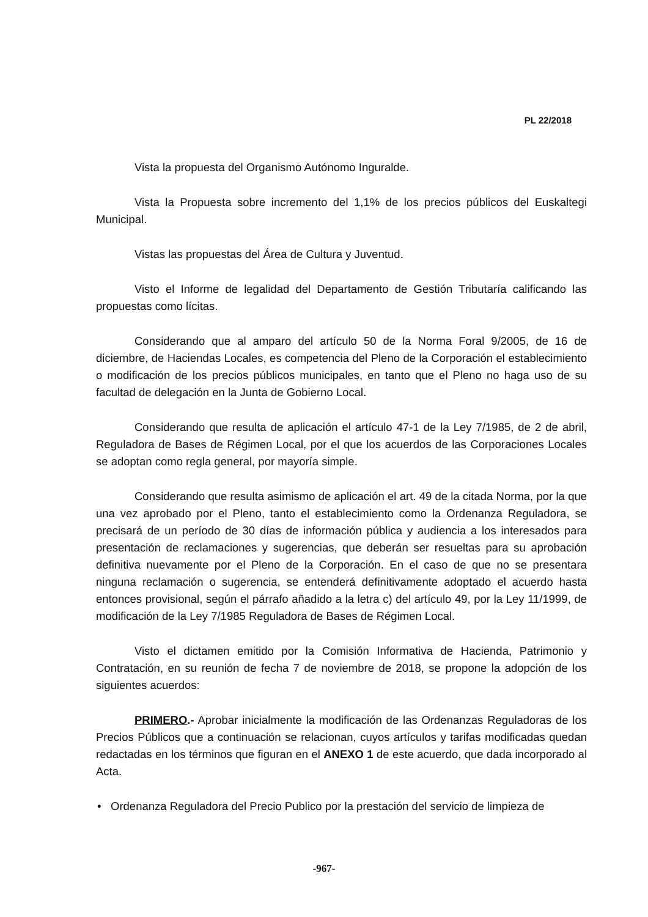PL 22/2018
Vista la propuesta del Organismo Autónomo Inguralde.
Vista la Propuesta sobre incremento del 1,1% de los precios públicos del Euskaltegi Municipal.
Vistas las propuestas del Área de Cultura y Juventud.
Visto el Informe de legalidad del Departamento de Gestión Tributaría calificando las propuestas como lícitas.
Considerando que al amparo del artículo 50 de la Norma Foral 9/2005, de 16 de diciembre, de Haciendas Locales, es competencia del Pleno de la Corporación el establecimiento o modificación de los precios públicos municipales, en tanto que el Pleno no haga uso de su facultad de delegación en la Junta de Gobierno Local.
Considerando que resulta de aplicación el artículo 47-1 de la Ley 7/1985, de 2 de abril, Reguladora de Bases de Régimen Local, por el que los acuerdos de las Corporaciones Locales se adoptan como regla general, por mayoría simple.
Considerando que resulta asimismo de aplicación el art. 49 de la citada Norma, por la que una vez aprobado por el Pleno, tanto el establecimiento como la Ordenanza Reguladora, se precisará de un período de 30 días de información pública y audiencia a los interesados para presentación de reclamaciones y sugerencias, que deberán ser resueltas para su aprobación definitiva nuevamente por el Pleno de la Corporación. En el caso de que no se presentara ninguna reclamación o sugerencia, se entenderá definitivamente adoptado el acuerdo hasta entonces provisional, según el párrafo añadido a la letra c) del artículo 49, por la Ley 11/1999, de modificación de la Ley 7/1985 Reguladora de Bases de Régimen Local.
Visto el dictamen emitido por la Comisión Informativa de Hacienda, Patrimonio y Contratación, en su reunión de fecha 7 de noviembre de 2018, se propone la adopción de los siguientes acuerdos:
PRIMERO.- Aprobar inicialmente la modificación de las Ordenanzas Reguladoras de los Precios Públicos que a continuación se relacionan, cuyos artículos y tarifas modificadas quedan redactadas en los términos que figuran en el ANEXO 1 de este acuerdo, que dada incorporado al Acta.
• Ordenanza Reguladora del Precio Publico por la prestación del servicio de limpieza de
-967-